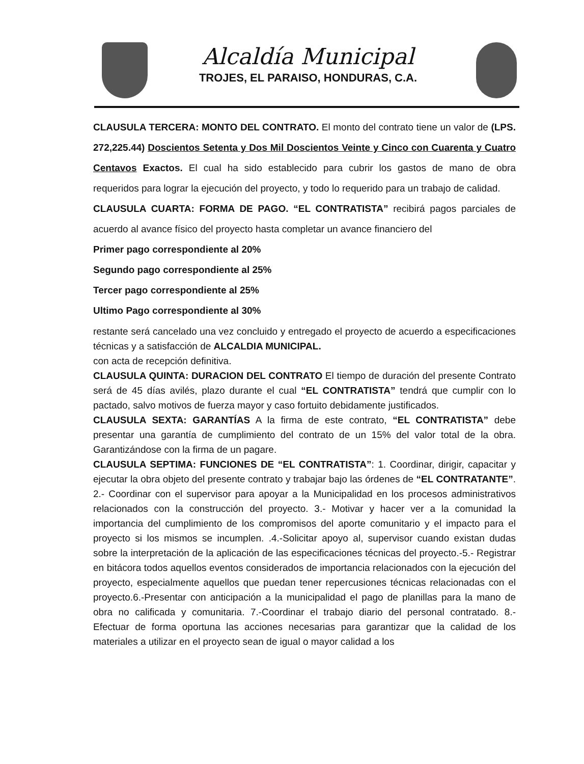Alcaldía Municipal
TROJES, EL PARAISO, HONDURAS, C.A.
CLAUSULA TERCERA: MONTO DEL CONTRATO. El monto del contrato tiene un valor de (LPS. 272,225.44) Doscientos Setenta y Dos Mil Doscientos Veinte y Cinco con Cuarenta y Cuatro Centavos Exactos. El cual ha sido establecido para cubrir los gastos de mano de obra requeridos para lograr la ejecución del proyecto, y todo lo requerido para un trabajo de calidad.
CLAUSULA CUARTA: FORMA DE PAGO. “EL CONTRATISTA” recibirá pagos parciales de acuerdo al avance físico del proyecto hasta completar un avance financiero del
Primer pago correspondiente al 20%
Segundo pago correspondiente al 25%
Tercer pago correspondiente al 25%
Ultimo Pago correspondiente al 30%
restante será cancelado una vez concluido y entregado el proyecto de acuerdo a especificaciones técnicas y a satisfacción de ALCALDIA MUNICIPAL.
con acta de recepción definitiva.
CLAUSULA QUINTA: DURACION DEL CONTRATO El tiempo de duración del presente Contrato será de 45 días avilés, plazo durante el cual “EL CONTRATISTA” tendrá que cumplir con lo pactado, salvo motivos de fuerza mayor y caso fortuito debidamente justificados.
CLAUSULA SEXTA: GARANTÍAS A la firma de este contrato, “EL CONTRATISTA” debe presentar una garantía de cumplimiento del contrato de un 15% del valor total de la obra. Garantizándose con la firma de un pagare.
CLAUSULA SEPTIMA: FUNCIONES DE “EL CONTRATISTA”: 1. Coordinar, dirigir, capacitar y ejecutar la obra objeto del presente contrato y trabajar bajo las órdenes de “EL CONTRATANTE”. 2.- Coordinar con el supervisor para apoyar a la Municipalidad en los procesos administrativos relacionados con la construcción del proyecto. 3.- Motivar y hacer ver a la comunidad la importancia del cumplimiento de los compromisos del aporte comunitario y el impacto para el proyecto si los mismos se incumplen. .4.-Solicitar apoyo al, supervisor cuando existan dudas sobre la interpretación de la aplicación de las especificaciones técnicas del proyecto.-5.- Registrar en bitácora todos aquellos eventos considerados de importancia relacionados con la ejecución del proyecto, especialmente aquellos que puedan tener repercusiones técnicas relacionadas con el proyecto.6.-Presentar con anticipación a la municipalidad el pago de planillas para la mano de obra no calificada y comunitaria. 7.-Coordinar el trabajo diario del personal contratado. 8.- Efectuar de forma oportuna las acciones necesarias para garantizar que la calidad de los materiales a utilizar en el proyecto sean de igual o mayor calidad a los